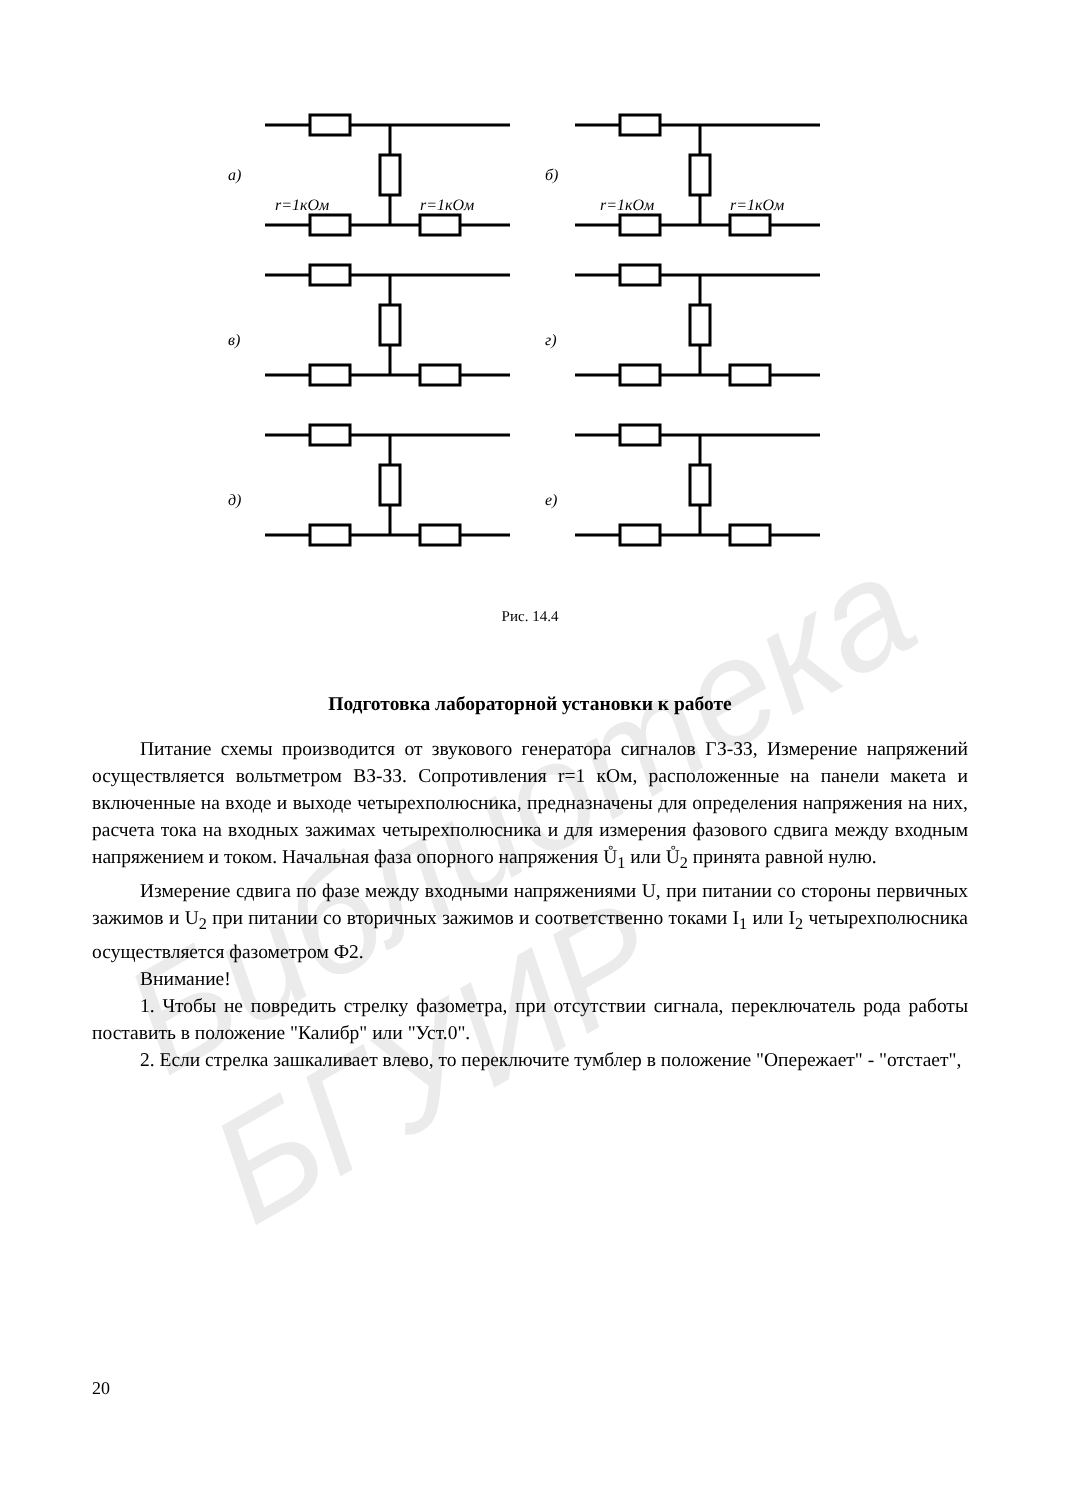а)
б)
в)
г)
д)
е)
r=1кОм
r=1кОм
r=1кОм
r=1кОм
Рис. 14.4
Библиотека БГУИР
Подготовка лабораторной установки к работе
Питание схемы производится от звукового генератора сигналов ГЗ-ЗЗ, Измерение напряжений осуществляется вольтметром ВЗ-ЗЗ. Сопротивления r=1 кОм, расположенные на панели макета и включенные на входе и выходе четырехполюсника, предназначены для определения напряжения на них, расчета тока на входных зажимах четырехполюсника и для измерения фазового сдвига между входным напряжением и током. Начальная фаза опорного напряжения Ů<sub>1</sub> или Ů<sub>2</sub> принята равной нулю.
Измерение сдвига по фазе между входными напряжениями U, при питании со стороны первичных зажимов и U<sub>2</sub> при питании со вторичных зажимов и соответственно токами I<sub>1</sub> или I<sub>2</sub> четырехполюсника осуществляется фазометром Ф2.
Внимание!
1. Чтобы не повредить стрелку фазометра, при отсутствии сигнала, переключатель рода работы поставить в положение "Калибр" или "Уст.0".
2. Если стрелка зашкаливает влево, то переключите тумблер в положение "Опережает" - "отстает",
20